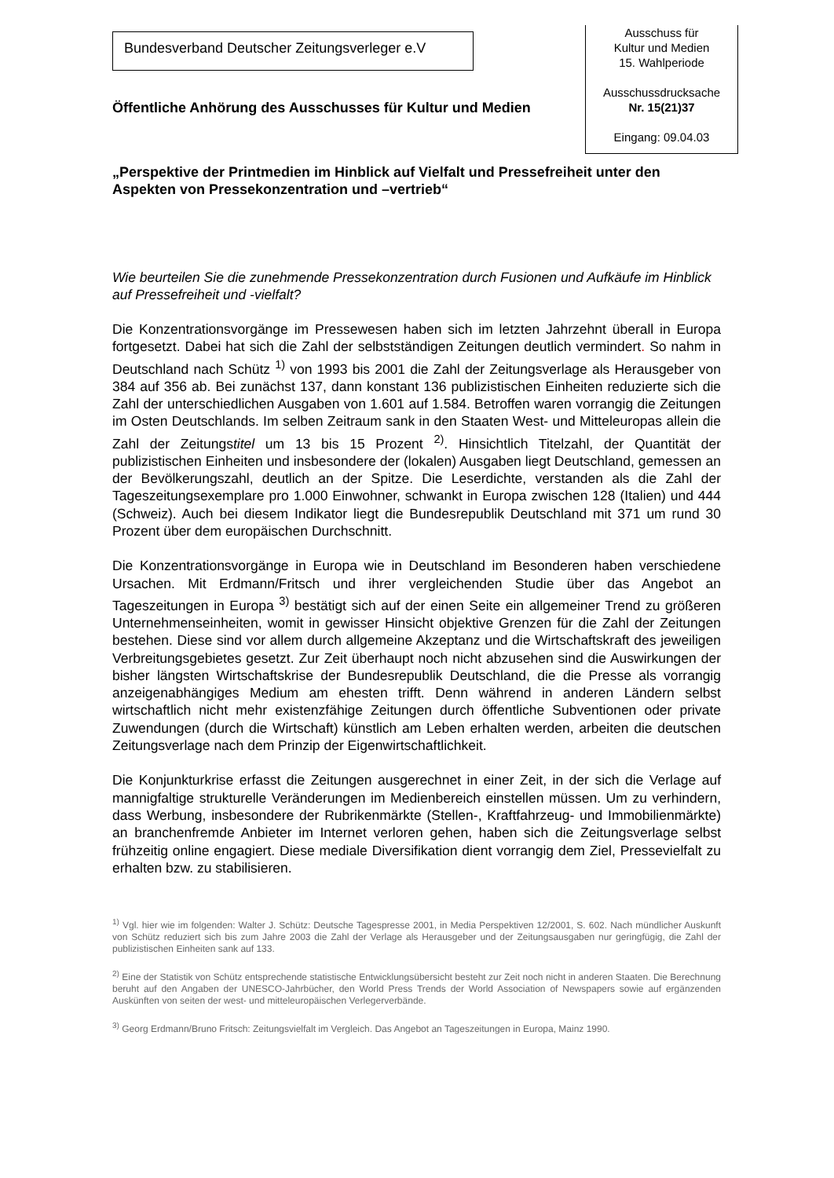Bundesverband Deutscher Zeitungsverleger e.V
Ausschuss für
Kultur und Medien
15. Wahlperiode
Ausschussdrucksache
Nr. 15(21)37
Eingang: 09.04.03
Öffentliche Anhörung des Ausschusses für Kultur und Medien
„Perspektive der Printmedien im Hinblick auf Vielfalt und Pressefreiheit unter den Aspekten von Pressekonzentration und –vertrieb“
Wie beurteilen Sie die zunehmende Pressekonzentration durch Fusionen und Aufkäufe im Hinblick auf Pressefreiheit und -vielfalt?
Die Konzentrationsvorgänge im Pressewesen haben sich im letzten Jahrzehnt überall in Europa fortgesetzt. Dabei hat sich die Zahl der selbstständigen Zeitungen deutlich vermindert. So nahm in Deutschland nach Schütz <sup>1)</sup> von 1993 bis 2001 die Zahl der Zeitungsverlage als Herausgeber von 384 auf 356 ab. Bei zunächst 137, dann konstant 136 publizistischen Einheiten reduzierte sich die Zahl der unterschiedlichen Ausgaben von 1.601 auf 1.584. Betroffen waren vorrangig die Zeitungen im Osten Deutschlands. Im selben Zeitraum sank in den Staaten West- und Mitteleuropas allein die Zahl der Zeitungstitel um 13 bis 15 Prozent <sup>2)</sup>. Hinsichtlich Titelzahl, der Quantität der publizistischen Einheiten und insbesondere der (lokalen) Ausgaben liegt Deutschland, gemessen an der Bevölkerungszahl, deutlich an der Spitze. Die Leserdichte, verstanden als die Zahl der Tageszeitungsexemplare pro 1.000 Einwohner, schwankt in Europa zwischen 128 (Italien) und 444 (Schweiz). Auch bei diesem Indikator liegt die Bundesrepublik Deutschland mit 371 um rund 30 Prozent über dem europäischen Durchschnitt.
Die Konzentrationsvorgänge in Europa wie in Deutschland im Besonderen haben verschiedene Ursachen. Mit Erdmann/Fritsch und ihrer vergleichenden Studie über das Angebot an Tageszeitungen in Europa <sup>3)</sup> bestätigt sich auf der einen Seite ein allgemeiner Trend zu größeren Unternehmenseinheiten, womit in gewisser Hinsicht objektive Grenzen für die Zahl der Zeitungen bestehen. Diese sind vor allem durch allgemeine Akzeptanz und die Wirtschaftskraft des jeweiligen Verbreitungsgebietes gesetzt. Zur Zeit überhaupt noch nicht abzusehen sind die Auswirkungen der bisher längsten Wirtschaftskrise der Bundesrepublik Deutschland, die die Presse als vorrangig anzeigenabhängiges Medium am ehesten trifft. Denn während in anderen Ländern selbst wirtschaftlich nicht mehr existenzfähige Zeitungen durch öffentliche Subventionen oder private Zuwendungen (durch die Wirtschaft) künstlich am Leben erhalten werden, arbeiten die deutschen Zeitungsverlage nach dem Prinzip der Eigenwirtschaftlichkeit.
Die Konjunkturkrise erfasst die Zeitungen ausgerechnet in einer Zeit, in der sich die Verlage auf mannigfaltige strukturelle Veränderungen im Medienbereich einstellen müssen. Um zu verhindern, dass Werbung, insbesondere der Rubrikenmärkte (Stellen-, Kraftfahrzeug- und Immobilienmärkte) an branchenfremde Anbieter im Internet verloren gehen, haben sich die Zeitungsverlage selbst frühzeitig online engagiert. Diese mediale Diversifikation dient vorrangig dem Ziel, Pressevielfalt zu erhalten bzw. zu stabilisieren.
<sup>1)</sup> Vgl. hier wie im folgenden: Walter J. Schütz: Deutsche Tagespresse 2001, in Media Perspektiven 12/2001, S. 602. Nach mündlicher Auskunft von Schütz reduziert sich bis zum Jahre 2003 die Zahl der Verlage als Herausgeber und der Zeitungsausgaben nur geringfügig, die Zahl der publizistischen Einheiten sank auf 133.
<sup>2)</sup> Eine der Statistik von Schütz entsprechende statistische Entwicklungsübersicht besteht zur Zeit noch nicht in anderen Staaten. Die Berechnung beruht auf den Angaben der UNESCO-Jahrbücher, den World Press Trends der World Association of Newspapers sowie auf ergänzenden Auskünften von seiten der west- und mitteleuropäischen Verlegerverbände.
<sup>3)</sup> Georg Erdmann/Bruno Fritsch: Zeitungsvielfalt im Vergleich. Das Angebot an Tageszeitungen in Europa, Mainz 1990.